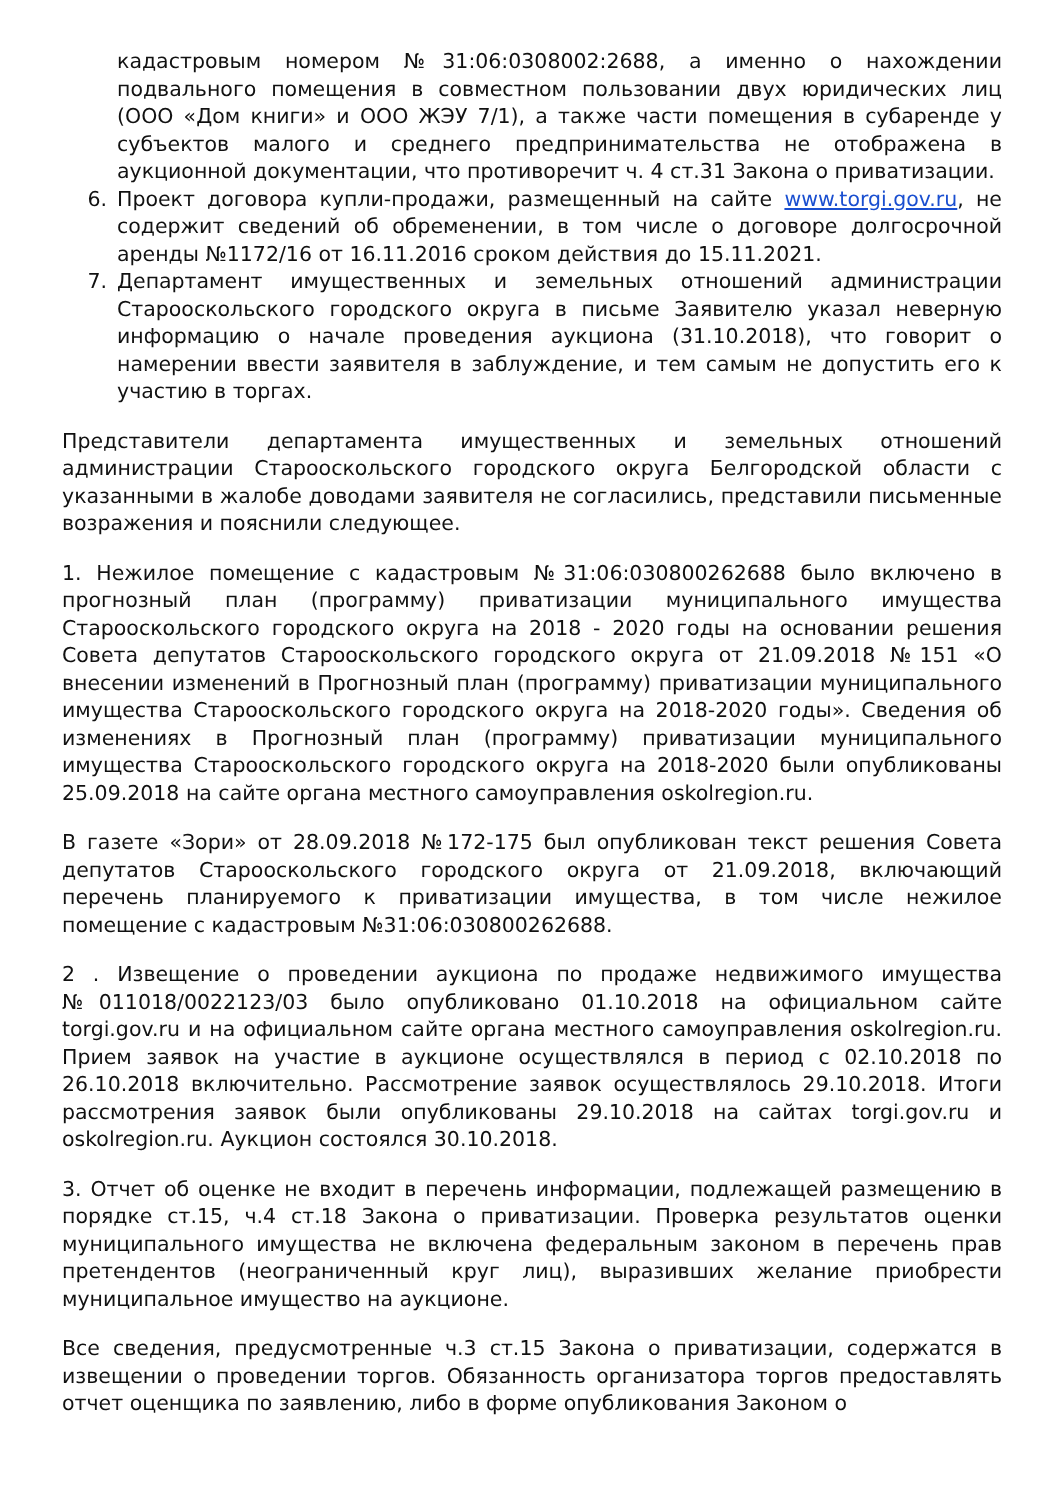кадастровым номером №31:06:0308002:2688, а именно о нахождении подвального помещения в совместном пользовании двух юридических лиц (ООО «Дом книги» и ООО ЖЭУ 7/1), а также части помещения в субаренде у субъектов малого и среднего предпринимательства не отображена в аукционной документации, что противоречит ч. 4 ст.31 Закона о приватизации.
6. Проект договора купли-продажи, размещенный на сайте www.torgi.gov.ru, не содержит сведений об обременении, в том числе о договоре долгосрочной аренды №1172/16 от 16.11.2016 сроком действия до 15.11.2021.
7. Департамент имущественных и земельных отношений администрации Старооскольского городского округа в письме Заявителю указал неверную информацию о начале проведения аукциона (31.10.2018), что говорит о намерении ввести заявителя в заблуждение, и тем самым не допустить его к участию в торгах.
Представители департамента имущественных и земельных отношений администрации Старооскольского городского округа Белгородской области с указанными в жалобе доводами заявителя не согласились, представили письменные возражения и пояснили следующее.
1. Нежилое помещение с кадастровым №31:06:030800262688 было включено в прогнозный план (программу) приватизации муниципального имущества Старооскольского городского округа на 2018 - 2020 годы на основании решения Совета депутатов Старооскольского городского округа от 21.09.2018 №151 «О внесении изменений в Прогнозный план (программу) приватизации муниципального имущества Старооскольского городского округа на 2018-2020 годы». Сведения об изменениях в Прогнозный план (программу) приватизации муниципального имущества Старооскольского городского округа на 2018-2020 были опубликованы 25.09.2018 на сайте органа местного самоуправления oskolregion.ru.
В газете «Зори» от 28.09.2018 №172-175 был опубликован текст решения Совета депутатов Старооскольского городского округа от 21.09.2018, включающий перечень планируемого к приватизации имущества, в том числе нежилое помещение с кадастровым №31:06:030800262688.
2 . Извещение о проведении аукциона по продаже недвижимого имущества №011018/0022123/03 было опубликовано 01.10.2018 на официальном сайте torgi.gov.ru и на официальном сайте органа местного самоуправления oskolregion.ru. Прием заявок на участие в аукционе осуществлялся в период с 02.10.2018 по 26.10.2018 включительно. Рассмотрение заявок осуществлялось 29.10.2018. Итоги рассмотрения заявок были опубликованы 29.10.2018 на сайтах torgi.gov.ru и oskolregion.ru. Аукцион состоялся 30.10.2018.
3. Отчет об оценке не входит в перечень информации, подлежащей размещению в порядке ст.15, ч.4 ст.18 Закона о приватизации. Проверка результатов оценки муниципального имущества не включена федеральным законом в перечень прав претендентов (неограниченный круг лиц), выразивших желание приобрести муниципальное имущество на аукционе.
Все сведения, предусмотренные ч.3 ст.15 Закона о приватизации, содержатся в извещении о проведении торгов. Обязанность организатора торгов предоставлять отчет оценщика по заявлению, либо в форме опубликования Законом о